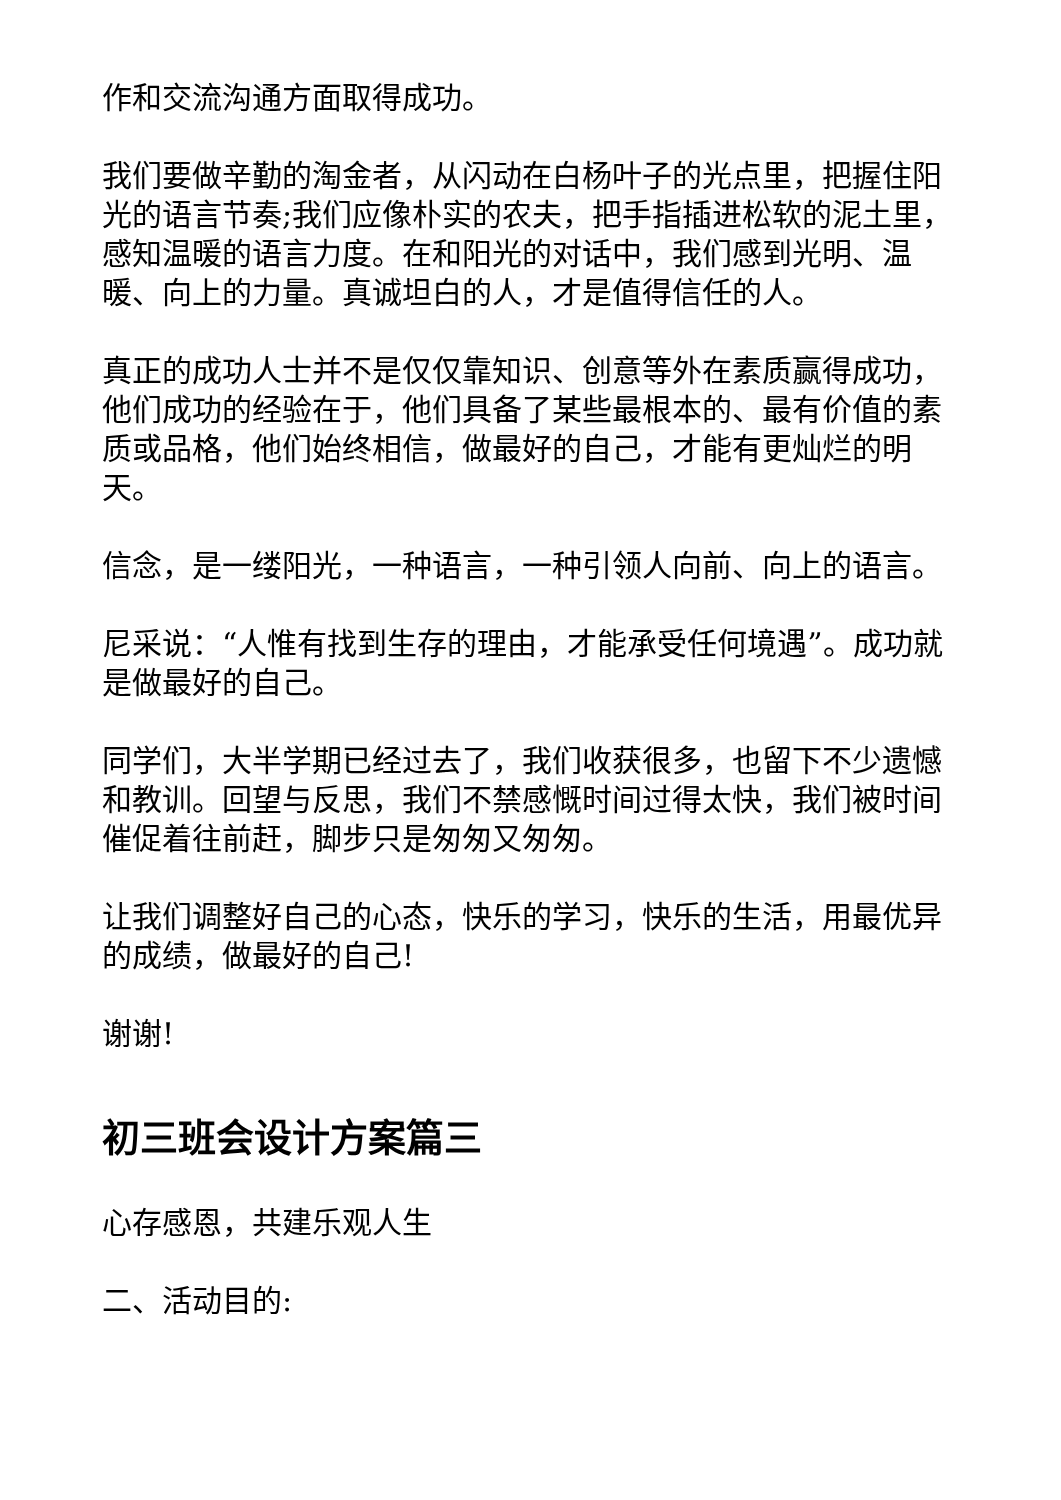作和交流沟通方面取得成功。
我们要做辛勤的淘金者，从闪动在白杨叶子的光点里，把握住阳光的语言节奏;我们应像朴实的农夫，把手指插进松软的泥土里，感知温暖的语言力度。在和阳光的对话中，我们感到光明、温暖、向上的力量。真诚坦白的人，才是值得信任的人。
真正的成功人士并不是仅仅靠知识、创意等外在素质赢得成功，他们成功的经验在于，他们具备了某些最根本的、最有价值的素质或品格，他们始终相信，做最好的自己，才能有更灿烂的明天。
信念，是一缕阳光，一种语言，一种引领人向前、向上的语言。
尼采说：“人惟有找到生存的理由，才能承受任何境遇”。成功就是做最好的自己。
同学们，大半学期已经过去了，我们收获很多，也留下不少遗憾和教训。回望与反思，我们不禁感慨时间过得太快，我们被时间催促着往前赶，脚步只是匆匆又匆匆。
让我们调整好自己的心态，快乐的学习，快乐的生活，用最优异的成绩，做最好的自己!
谢谢!
初三班会设计方案篇三
心存感恩，共建乐观人生
二、活动目的: